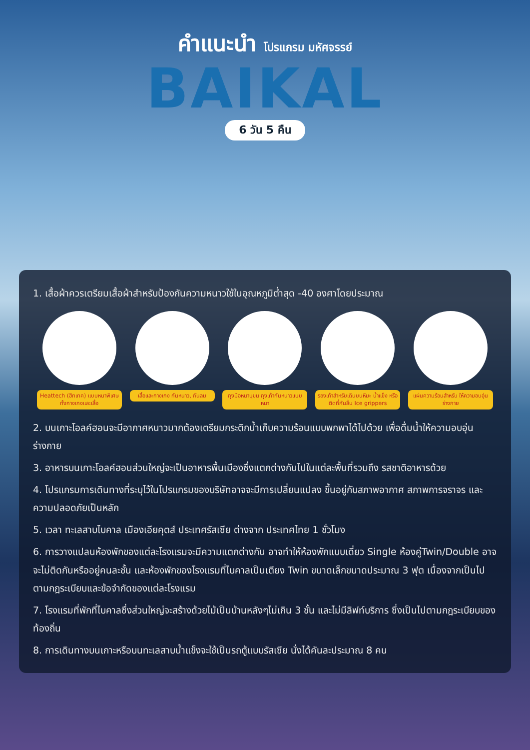คำแนะนำ โปรแกรม มหัศจรรย์
BAIKAL
6 วัน 5 คืน
1. เสื้อผ้าควรเตรียมเสื้อผ้าสำหรับป้องกันความหนาวใช้ในอุณหภูมิต่ำสุด -40 องศาโดยประมาณ
Heattech (ฮีทเทค) แบบหนาพิเศษ ทั้งกางเกงและเสื้อ
เสื้อและกางเกง กันหนาว, กันลม
ถุงมือหนาบุขน ถุงเท้ากันหนาวแบบหนา
รองเท้าสำหรับเดินบนหิมะ น้ำแข็ง หรือติดที่กันลื่น Ice grippers
แผ่นความร้อนสำหรับ ให้ความอบอุ่นร่างกาย
2. บนเกาะโอลค์ฮอนจะมีอากาศหนาวมากต้องเตรียมกระติกน้ำเก็บความร้อนแบบพกพาได้ไปด้วย เพื่อดื่มน้ำให้ความอบอุ่นร่างกาย
3. อาหารบนเกาะโอลค์ฮอนส่วนใหญ่จะเป็นอาหารพื้นเมืองซึ่งแตกต่างกันไปในแต่ละพื้นที่รวมถึง รสชาติอาหารด้วย
4. โปรแกรมการเดินทางที่ระบุไว้ในโปรแกรมของบริษัทอาจจะมีการเปลี่ยนแปลง ขึ้นอยู่กับสภาพอากาศ สภาพการจราจร และความปลอดภัยเป็นหลัก
5. เวลา ทะเลสาบไบคาล เมืองเอียคุตส์ ประเทศรัสเซีย ต่างจาก ประเทศไทย 1 ชั่วโมง
6. การวางแปลนห้องพักของแต่ละโรงแรมจะมีความแตกต่างกัน อาจทำให้ห้องพักแบบเดี่ยว Single ห้องคู่Twin/Double อาจจะไม่ติดกันหรืออยู่คนละชั้น และห้องพักของโรงแรมที่ไบคาลเป็นเตียง Twin ขนาดเล็กขนาดประมาณ 3 ฟุต เนื่องจากเป็นไปตามกฎระเบียบและข้อจำกัดของแต่ละโรงแรม
7. โรงแรมที่พักที่ไบคาลซึ่งส่วนใหญ่จะสร้างด้วยไม้เป็นบ้านหลังๆไม่เกิน 3 ชั้น และไม่มีลิฟท์บริการ ซึ่งเป็นไปตามกฎระเบียบของท้องถิ่น
8. การเดินทางบนเกาะหรือบนทะเลสาบน้ำแข็งจะใช้เป็นรถตู้แบบรัสเซีย นั่งได้คันละประมาณ 8 คน